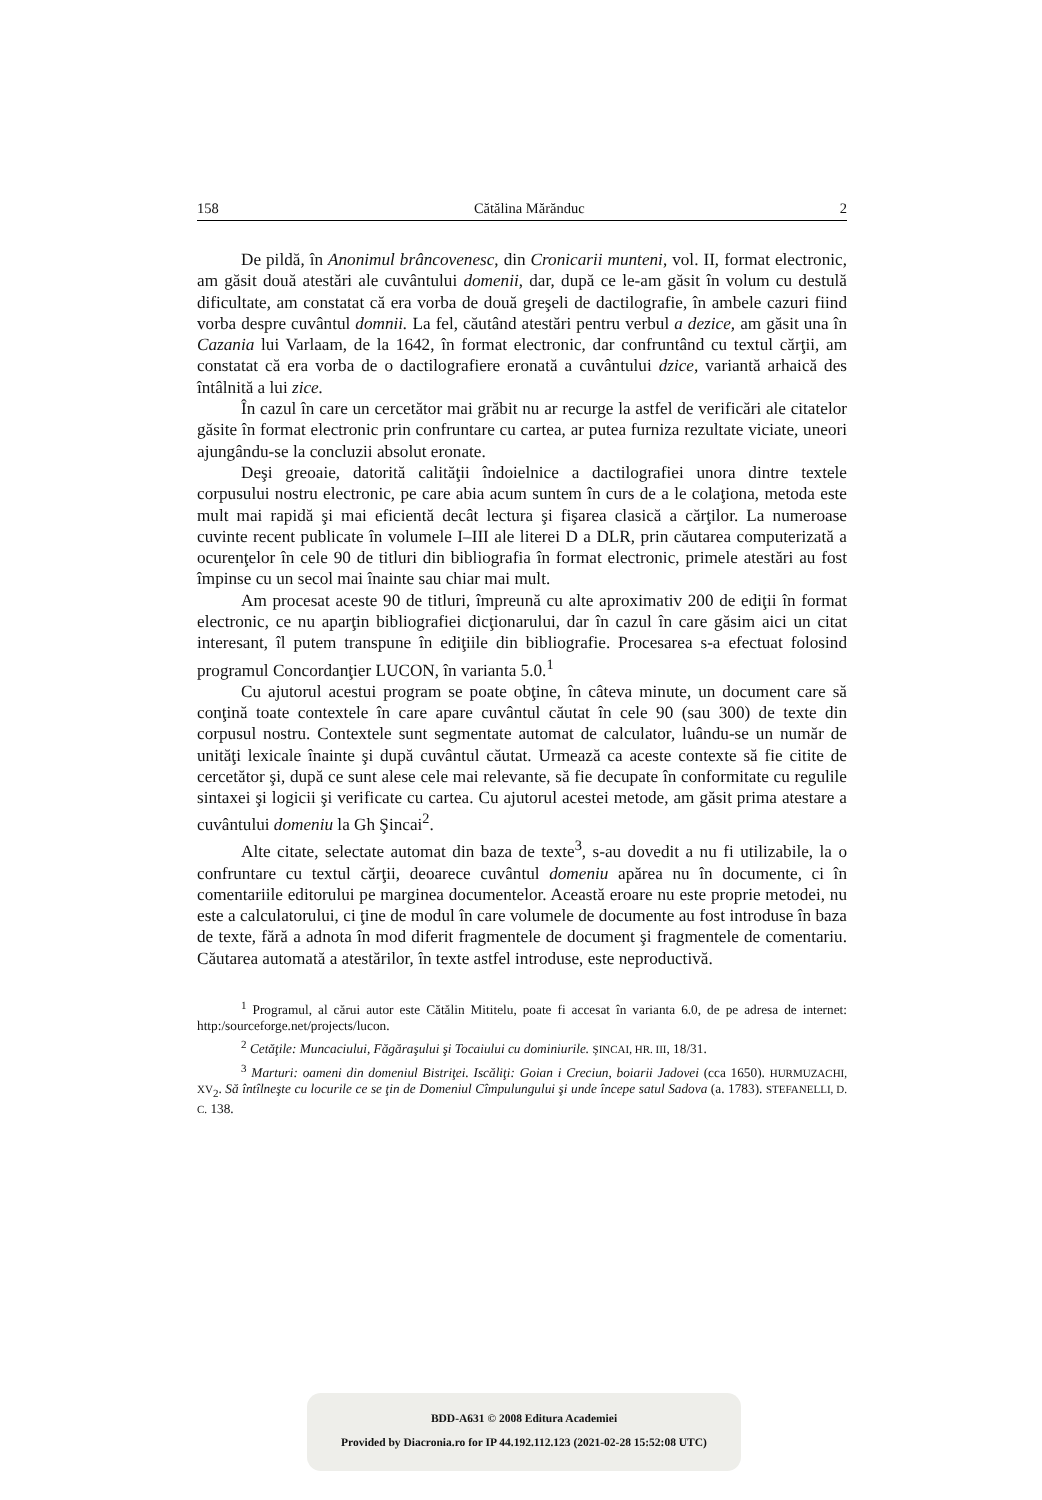158 Cătălina Mărănduc 2
De pildă, în Anonimul brâncovenesc, din Cronicarii munteni, vol. II, format electronic, am găsit două atestări ale cuvântului domenii, dar, după ce le-am găsit în volum cu destulă dificultate, am constatat că era vorba de două greşeli de dactilografie, în ambele cazuri fiind vorba despre cuvântul domnii. La fel, căutând atestări pentru verbul a dezice, am găsit una în Cazania lui Varlaam, de la 1642, în format electronic, dar confruntând cu textul cărţii, am constatat că era vorba de o dactilografiere eronată a cuvântului dzice, variantă arhaică des întâlnită a lui zice.
În cazul în care un cercetător mai grăbit nu ar recurge la astfel de verificări ale citatelor găsite în format electronic prin confruntare cu cartea, ar putea furniza rezultate viciate, uneori ajungându-se la concluzii absolut eronate.
Deşi greoaie, datorită calităţii îndoielnice a dactilografiei unora dintre textele corpusului nostru electronic, pe care abia acum suntem în curs de a le colaţiona, metoda este mult mai rapidă şi mai eficientă decât lectura şi fişarea clasică a cărţilor. La numeroase cuvinte recent publicate în volumele I–III ale literei D a DLR, prin căutarea computerizată a ocurenţelor în cele 90 de titluri din bibliografia în format electronic, primele atestări au fost împinse cu un secol mai înainte sau chiar mai mult.
Am procesat aceste 90 de titluri, împreună cu alte aproximativ 200 de ediţii în format electronic, ce nu aparţin bibliografiei dicţionarului, dar în cazul în care găsim aici un citat interesant, îl putem transpune în ediţiile din bibliografie. Procesarea s-a efectuat folosind programul Concordanţier LUCON, în varianta 5.0.<sup>1</sup>
Cu ajutorul acestui program se poate obţine, în câteva minute, un document care să conţină toate contextele în care apare cuvântul căutat în cele 90 (sau 300) de texte din corpusul nostru. Contextele sunt segmentate automat de calculator, luându-se un număr de unităţi lexicale înainte şi după cuvântul căutat. Urmează ca aceste contexte să fie citite de cercetător şi, după ce sunt alese cele mai relevante, să fie decupate în conformitate cu regulile sintaxei şi logicii şi verificate cu cartea. Cu ajutorul acestei metode, am găsit prima atestare a cuvântului domeniu la Gh Şincai<sup>2</sup>.
Alte citate, selectate automat din baza de texte<sup>3</sup>, s-au dovedit a nu fi utilizabile, la o confruntare cu textul cărţii, deoarece cuvântul domeniu apărea nu în documente, ci în comentariile editorului pe marginea documentelor. Această eroare nu este proprie metodei, nu este a calculatorului, ci ţine de modul în care volumele de documente au fost introduse în baza de texte, fără a adnota în mod diferit fragmentele de document şi fragmentele de comentariu. Căutarea automată a atestărilor, în texte astfel introduse, este neproductivă.
<sup>1</sup> Programul, al cărui autor este Cătălin Mititelu, poate fi accesat în varianta 6.0, de pe adresa de internet: http:/sourceforge.net/projects/lucon.
<sup>2</sup> Cetăţile: Muncaciului, Făgăraşului şi Tocaiului cu dominiurile. ŞINCAI, HR. III, 18/31.
<sup>3</sup> Marturi: oameni din domeniul Bistriţei. Iscăliţi: Goian i Creciun, boiarii Jadovei (cca 1650). HURMUZACHI, XV<sub>2</sub>. Să întîlneşte cu locurile ce se ţin de Domeniul Cîmpulungului şi unde începe satul Sadova (a. 1783). STEFANELLI, D. C. 138.
BDD-A631 © 2008 Editura Academiei
Provided by Diacronia.ro for IP 44.192.112.123 (2021-02-28 15:52:08 UTC)